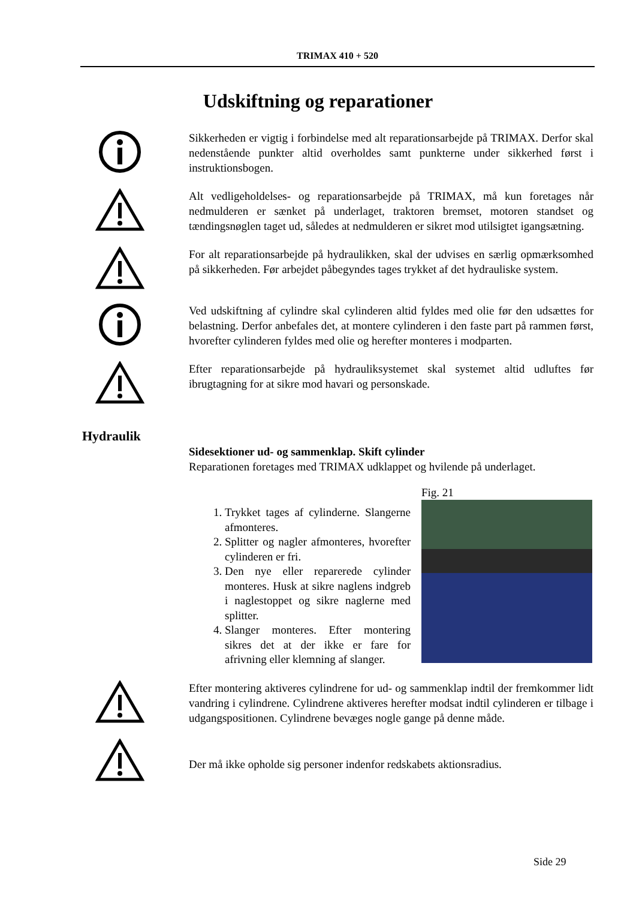TRIMAX 410 + 520
Udskiftning og reparationer
Sikkerheden er vigtig i forbindelse med alt reparationsarbejde på TRIMAX. Derfor skal nedenstående punkter altid overholdes samt punkterne under sikkerhed først i instruktionsbogen.
Alt vedligeholdelses- og reparationsarbejde på TRIMAX, må kun foretages når nedmulderen er sænket på underlaget, traktoren bremset, motoren standset og tændingsnøglen taget ud, således at nedmulderen er sikret mod utilsigtet igangsætning.
For alt reparationsarbejde på hydraulikken, skal der udvises en særlig opmærksomhed på sikkerheden. Før arbejdet påbegyndes tages trykket af det hydrauliske system.
Ved udskiftning af cylindre skal cylinderen altid fyldes med olie før den udsættes for belastning. Derfor anbefales det, at montere cylinderen i den faste part på rammen først, hvorefter cylinderen fyldes med olie og herefter monteres i modparten.
Efter reparationsarbejde på hydrauliksystemet skal systemet altid udluftes før ibrugtagning for at sikre mod havari og personskade.
Hydraulik
Sidesektioner ud- og sammenklap. Skift cylinder
Reparationen foretages med TRIMAX udklappet og hvilende på underlaget.
1. Trykket tages af cylinderne. Slangerne afmonteres.
2. Splitter og nagler afmonteres, hvorefter cylinderen er fri.
3. Den nye eller reparerede cylinder monteres. Husk at sikre naglens indgreb i naglestoppet og sikre naglerne med splitter.
4. Slanger monteres. Efter montering sikres det at der ikke er fare for afrivning eller klemning af slanger.
Fig. 21
Efter montering aktiveres cylindrene for ud- og sammenklap indtil der fremkommer lidt vandring i cylindrene. Cylindrene aktiveres herefter modsat indtil cylinderen er tilbage i udgangspositionen. Cylindrene bevæges nogle gange på denne måde.
Der må ikke opholde sig personer indenfor redskabets aktionsradius.
Side 29